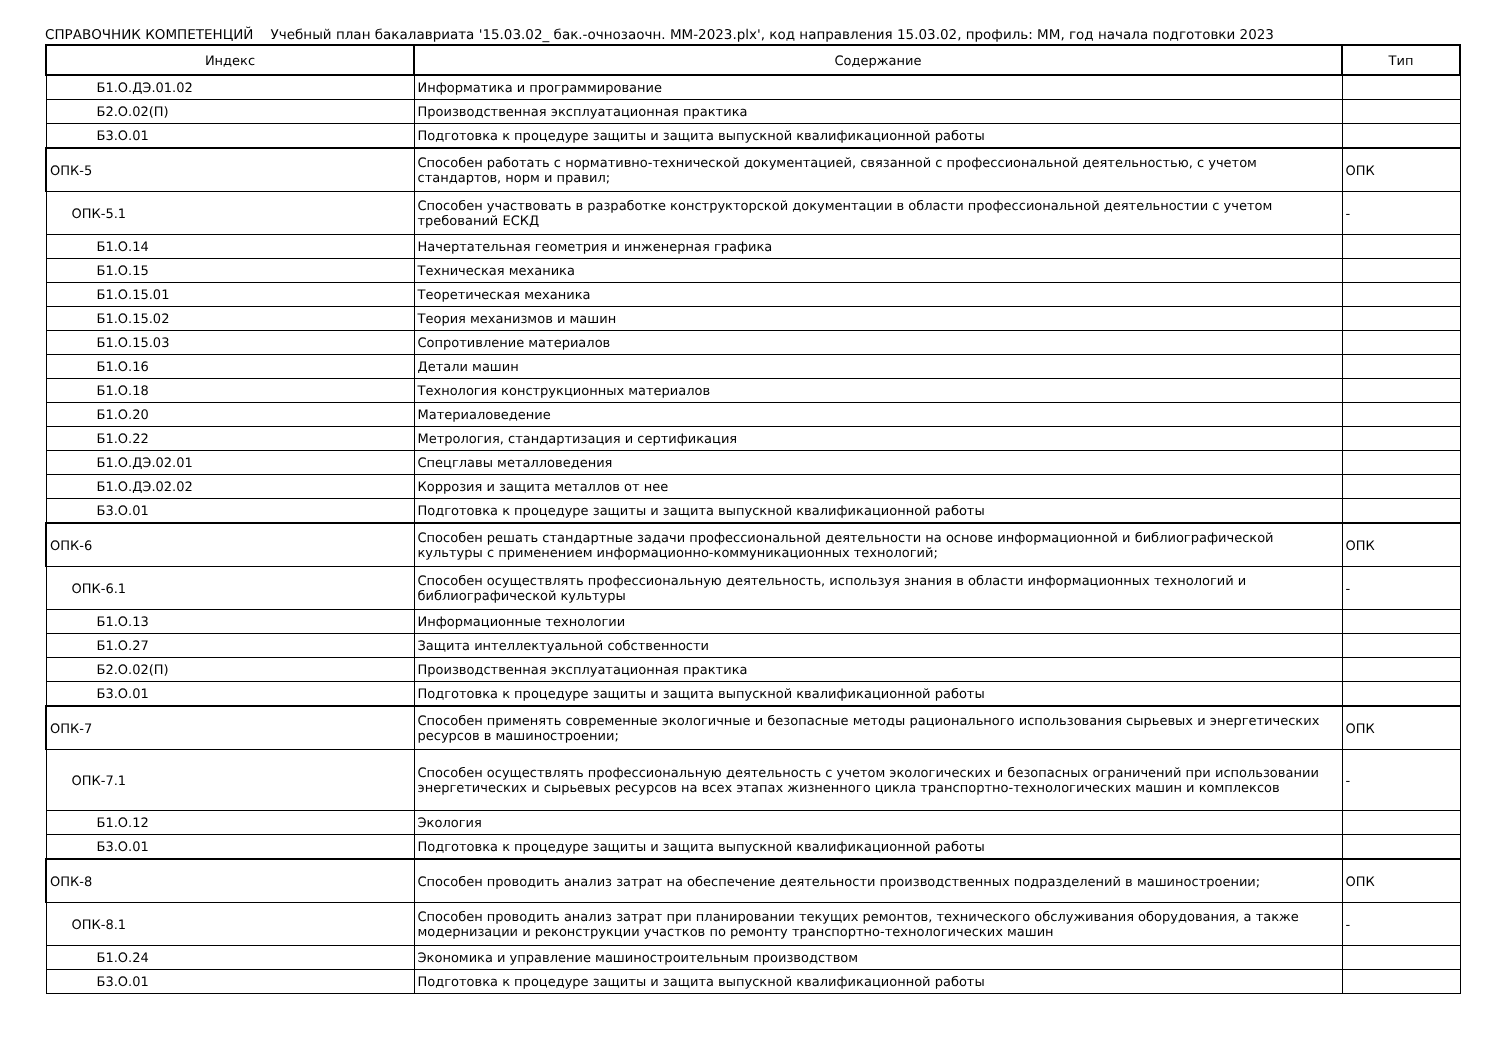СПРАВОЧНИК КОМПЕТЕНЦИЙ Учебный план бакалавриата '15.03.02_ бак.-очнозаочн. ММ-2023.plx', код направления 15.03.02, профиль: ММ, год начала подготовки 2023
| Индекс | Содержание | Тип |
| --- | --- | --- |
| Б1.О.ДЭ.01.02 | Информатика и программирование | |
| Б2.О.02(П) | Производственная эксплуатационная практика | |
| Б3.О.01 | Подготовка к процедуре защиты и защита выпускной квалификационной работы | |
| ОПК-5 | Способен работать с нормативно-технической документацией, связанной с профессиональной деятельностью, с учетом стандартов, норм и правил; | ОПК |
| ОПК-5.1 | Способен участвовать в разработке конструкторской документации в области профессиональной деятельностии с учетом требований ЕСКД | - |
| Б1.О.14 | Начертательная геометрия и инженерная графика | |
| Б1.О.15 | Техническая механика | |
| Б1.О.15.01 | Теоретическая механика | |
| Б1.О.15.02 | Теория механизмов и машин | |
| Б1.О.15.03 | Сопротивление материалов | |
| Б1.О.16 | Детали машин | |
| Б1.О.18 | Технология конструкционных материалов | |
| Б1.О.20 | Материаловедение | |
| Б1.О.22 | Метрология, стандартизация и сертификация | |
| Б1.О.ДЭ.02.01 | Спецглавы металловедения | |
| Б1.О.ДЭ.02.02 | Коррозия и защита металлов от нее | |
| Б3.О.01 | Подготовка к процедуре защиты и защита выпускной квалификационной работы | |
| ОПК-6 | Способен решать стандартные задачи профессиональной деятельности на основе информационной и библиографической культуры с применением информационно-коммуникационных технологий; | ОПК |
| ОПК-6.1 | Способен осуществлять профессиональную деятельность, используя знания в области информационных технологий и библиографической культуры | - |
| Б1.О.13 | Информационные технологии | |
| Б1.О.27 | Защита интеллектуальной собственности | |
| Б2.О.02(П) | Производственная эксплуатационная практика | |
| Б3.О.01 | Подготовка к процедуре защиты и защита выпускной квалификационной работы | |
| ОПК-7 | Способен применять современные экологичные и безопасные методы рационального использования сырьевых и энергетических ресурсов в машиностроении; | ОПК |
| ОПК-7.1 | Способен осуществлять профессиональную деятельность с учетом экологических и безопасных ограничений при использовании энергетических и сырьевых ресурсов на всех этапах жизненного цикла транспортно-технологических машин и комплексов | - |
| Б1.О.12 | Экология | |
| Б3.О.01 | Подготовка к процедуре защиты и защита выпускной квалификационной работы | |
| ОПК-8 | Способен проводить анализ затрат на обеспечение деятельности производственных подразделений в машиностроении; | ОПК |
| ОПК-8.1 | Способен проводить анализ затрат при планировании текущих ремонтов, технического обслуживания оборудования, а также модернизации и реконструкции участков по ремонту транспортно-технологических машин | - |
| Б1.О.24 | Экономика и управление машиностроительным производством | |
| Б3.О.01 | Подготовка к процедуре защиты и защита выпускной квалификационной работы | |